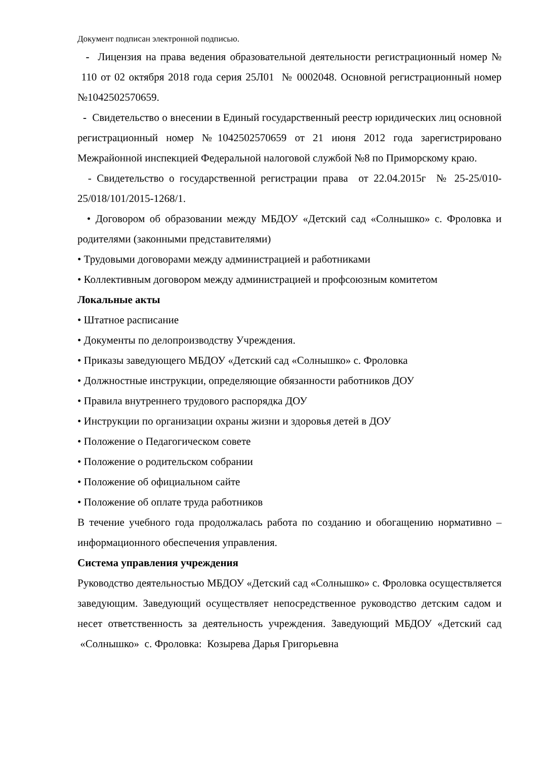Документ подписан электронной подписью.
- Лицензия на права ведения образовательной деятельности регистрационный номер № 110 от 02 октября 2018 года серия 25Л01 № 0002048. Основной регистрационный номер №1042502570659.
- Свидетельство о внесении в Единый государственный реестр юридических лиц основной регистрационный номер №1042502570659 от 21 июня 2012 года зарегистрировано Межрайонной инспекцией Федеральной налоговой службой №8 по Приморскому краю.
- Свидетельство о государственной регистрации права от 22.04.2015г № 25-25/010-25/018/101/2015-1268/1.
• Договором об образовании между МБДОУ «Детский сад «Солнышко» с. Фроловка и родителями (законными представителями)
• Трудовыми договорами между администрацией и работниками
• Коллективным договором между администрацией и профсоюзным комитетом
Локальные акты
• Штатное расписание
• Документы по делопроизводству Учреждения.
• Приказы заведующего МБДОУ «Детский сад «Солнышко» с. Фроловка
• Должностные инструкции, определяющие обязанности работников ДОУ
• Правила внутреннего трудового распорядка ДОУ
• Инструкции по организации охраны жизни и здоровья детей в ДОУ
• Положение о Педагогическом совете
• Положение о родительском собрании
• Положение об официальном сайте
• Положение об оплате труда работников
В течение учебного года продолжалась работа по созданию и обогащению нормативно – информационного обеспечения управления.
Система управления учреждения
Руководство деятельностью МБДОУ «Детский сад «Солнышко» с. Фроловка осуществляется заведующим. Заведующий осуществляет непосредственное руководство детским садом и несет ответственность за деятельность учреждения. Заведующий МБДОУ «Детский сад «Солнышко» с. Фроловка: Козырева Дарья Григорьевна